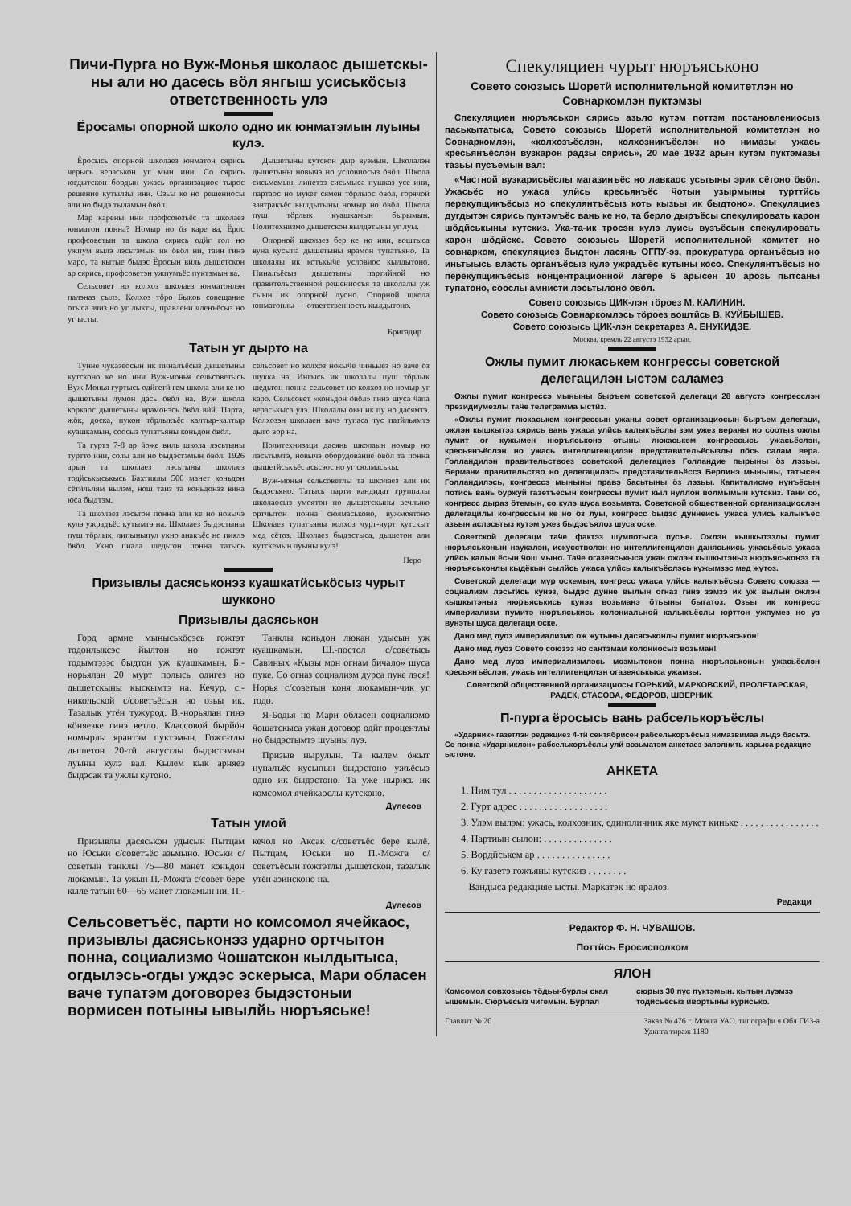Пичи-Пурга но Вуж-Монья школаос дышетскы­ны али но дасесь вӧл янгыш усиськӧсыз ответ­ственность улэ
Ёросамы опорной школо одно ик юнматэмын луыны кулэ.
Ёросысь опорной школаез юнматон сярись черысь вераськон уг мын ини. Со сярись югдытскон бордын ужась организациос тырос решение кутылӟы ини. Озьы ке но решениосы али но быдэ тыламын ӧвӧл.
Мар карены ини профсоюзъёс та школаез юнматон понна? Номыр но ӧз каре ва, Ёрос профсоветын та школа сярись одӥг гол но ужпум вылэ лэсьтэмын ик ӧвӧл ни, таин гинэ маро, та кытые быдэс Ёросын виль дышетскон ар сярись, профсоветэн ужпумъёс пуктэмын ва.
Сельсовет но колхоз школаез юнматонлэн палэназ сылэ. Колхоз тӧро Быков совещание отыса ачиз но уг лыкты, правлени членъёсыз но уг ысты.
Дышетыны кутскон дыр вуэмын. Школалэн дышетыны новычэ но условиосыз ӧвӧл. Школа сисьмемын, липетэз сисьмыса пушказ усе ини, партаос но мукет сямен тӧрлыос ӧвӧл, горячой завтракъёс вылдытыны номыр но ӧвӧл. Школа пуш тӧрлык куашкамын бырымын. Политехнизмо дышетскон вылдэтыны уг луы.
Опорной школаез бер ке но ини, воштыса вуна кусыпа дышетыны ярамон тупатъяно. Та школалы ик котькыӵе условиос кылдытоно. Пинал­ъёсыз дышетыны партийной но правительственной решениосъя та школалы уж сыын ик опорной луоно. Опорной школа юнматонлы — ответственность кылдытоно.
Бригадир
Татын уг дырто на
Тунне чуказеосын ик пиналъёсыз дышетыны кутсконо ке но ини Вуж-монья сельсоветысь Вуж Монья гуртысь одӥгетӥ гем школа али ке но дышетыны лумон дась ӧвӧл на. Вуж школа коркаос дышетыны ярамонэсь ӧвӧл вӥй. Парта, жӧк, доска, пукон тӧрлыкъёс калтыр-калтыр куашкамын, соосыз тупатъяны коньдон ӧвӧл.
Та гуртэ 7-8 ар ӵоже виль школа лэсьтыны туртто ини, солы али но быдэстэмын ӧвӧл. 1926 арын та школаез лэсьтыны школаез тодӥськыськысь Бахтиялы 500 манет коньдон сётӥльлям вылэм, нош таиз та коньдонэз вина юса быдтэм.
Та школаез лэсьтон понна али ке но новычэ кулэ ужрадъёс кутымтэ на. Школаез быдэстыны пуш тӧрлык, липыныпул укно анакъёс но пиялэ ӧвӧл. Укно пиала шедьтон понна татысь сельсовет но колхоз нокыӵе чиньыез но ваче ӧз шукка на. Ингысь ик школалы пуш тӧрлык шедьтон понна сельсовет но колхоз но номыр уг каро. Сельсовет «коньдон ӧвӧл» гинэ шуса ӵапа вераськыса улэ. Школалы овы ик пу но дасямтэ. Колхозэн школаен вачэ тупаса тус патӥльямтэ дыго вор на.
Политехнизаци дасянь школаын номыр но лэсьтымтэ, новычэ оборудование ӧвӧл та понна дышетӥськъёс асьсэос но уг сюлмаськы.
Вуж-монья сельсоветлы та школаез али ик быдэсъяно. Татысь парти кандидат группалы школаосыз умоятон но дышетскыны вечлыко ортчытон понна сюлмаськоно, вужмоятоно Школаез тупатъяны колхоз чурт-чурт кутскыт мед сётоз. Школаез быдэстыса, дышетон али кутскемын луыны кулэ!
Перо
Призывлы дасяськонэз куашкатӥськӧсыз чурыт шукконо
Призывлы дасяськон
Горд армие мыныськӧсэсь гожтэт тодонлыксэс йылтон но гожтэт тодымтэзэс быдтон уж куашкамын. Б.-норьялан 20 мурт полысь одигез но дышетскыны кыскымтэ на. Кечур, с.-никольской с/советъёсын но озьы ик. Тазалык утён тужурод. В.-норьялан гинэ кӧняезке гинэ ветло. Классовой бырйӧн номырлы ярантэм пуктэмын. Гожтэтлы дышетон 20-тӥ августлы быдэстэмын луыны кулэ вал. Кылем кык арняез быдэсак та ужлы кутоно.
Танклы коньдон люкан удысын уж куашкамын. Ш.-постол с/советысь Савиных «Кызы мон огнам бичало» шуса пуке. Со огназ социализм дурса пуке лэся! Норья с/советын коня люкамын-чик уг тодо.
Я-Бодья но Мари обласен социализмо ӵошатскыса ужан договор одӥг процентлы но быдэстымтэ шуыны луэ.
Призыв нырулын. Та кылем ӧжыт нуналъёс кусыпын быдэстоно ужъёсыз одно ик быдэстоно. Та уже нырись ик комсомол ячейкаослы кутсконо.
Дулесов
Татын умой
Призывлы дасяськон удысын Пытцам но Юськи с/советъёс азьмыно. Юськи с/советын танклы 75—80 манет коньдон люкамын. Та ужын П.-Можга с/совет бере кыле татын 60—65 манет люкамын ни. П.-кечол но Аксак с/советъёс бере кылё. Пытцам, Юськи но П.-Можга с/советъёсын гожтэтлы дышетскон, тазалык утён азинсконо на.
Дулесов
Сельсоветъёс, парти но комсомол ячейкаос, призывлы дасяськонэз ударно ортчытон понна, социализмо ӵошатскон кылдытыса, огдылэсь-огды уждэс эскерыса, Мари обласен вачe тупатэм договорез быдэстоныи вормисен потыны ывылйь нюръяське!
Спекуляциен чурыт нюръяськоно
Совето союзысь Шоретӥ исполнительной комитетлэн но Совнаркомлэн пуктэмзы
Спекуляциен нюръяськон сярись азьло кутэм поттэм постановлениосыз паськытатыса, Совето союзысь Шоретӥ исполнительной комитетлэн но Совнаркомлэн, «колхозъёслэн, колхозникъёслэн но нимазы ужась кресьянъёслэн вузкарон радзы сярись», 20 мае 1932 арын кутэм пуктэмазы тазьы пусъемын вал:
«Частной вузкарисьёслы магазинъёс но лавкаос усьтыны эрик сётоно ӧвӧл. Ужасьёс но ужаса улӥсь кресьянъёс ӵотын узырмыны турттӥсь перекупщикъёсыз но спекулянтъёсыз коть кызьы ик быдтоно». Спекуляциез дугдытэн сярись пуктэмъёс вань ке но, та берло дыръёсы спекулировать карон шӧдӥськыны кутскиз. Ука-та-ик тросэн кулэ луись вузъёсын спекулировать карон шӧдӥске. Совето союзысь Шоретӥ исполнительной комитет но совнарком, спекуляциез быдтон ласянь ОГПУ-эз, прокуратура органъёсыз но иньтыысь власть органъёсыз кулэ ужрадъёс кутыны косо. Спекулянтъёсыз но перекупщикъёсыз концентрационной лагере 5 арысен 10 арозь пытсаны тупатоно, соослы амнисти лэсьтылоно ӧвӧл.
Совето союзысь ЦИК-лэн тӧроез М. КАЛИНИН.
Совето союзысь Совнаркомлэсь тӧроез вошт­ӥсь В. КУЙБЫШЕВ.
Совето союзысь ЦИК-лэн секретарез А. ЕНУКИДЗЕ.
Москва, кремль 22 августэ 1932 арын.
Ожлы пумит люкаськем конгрессы советской делегацилэн ыстэм саламез
Ожлы пумит конгрессэ мыныны быръем советской делегаци 28 августэ конгресслэн президиумезлы таӵе телеграмма ыстӥз.
«Ожлы пумит люкаськем конгрессын ужаны совет организациосын быръем делегаци, ожлэн кышкытэз сярись вань ужаса улӥсь калыкъёслы зэм ужез вераны но соотыз ожлы пумит ог кужымен нюръяськонэ отыны люкаськем конгрессысь ужасьёслэн, кресьянъёслэн но ужась интеллигенцилэн представительёсызлы пӧсь салам вера. Голландилэн правительствоез советской делегациез Голландие пырыны ӧз лэзьы. Бермани правительство но делегацилэсь представительёссэ Берлинэ мыныны, татысен Голландилэсь, конгрессэ мыныны правэ басьтыны ӧз лэзьы. Капиталисмо нунъёсын потӥсь вань буржуй газетъёсын конгрессы пумит кыл нуллон вӧлмымын кутскиз. Тани со, конгресс дыраз ӧтемын, со кулэ шуса возьматэ. Советской общественной организациослэн делегацилы конгрессын ке но ӧз луы, конгресс быдэс дуннеись ужаса улӥсь калыкъёс азьын аслэсьтыз кутэм ужез быдэсъялоз шуса оскe.
Советской делегаци таӵе фактэз шумпотыса пусъе. Ожлэн кышкытэзлы пумит нюръяськонын наукалэн, искусстволэн но интеллигенцилэн даняськись ужасьёсыз ужаса улӥсь калык ёсын ӵош мыно. Таӵе огазеяськыса ужан ожлэн кышкытэныз нюръяськонэз та нюръяськонлы кыдёкын сылӥсь ужаса улӥсь калыкъёслэсь кужымзэс мед жутоз.
Советской делегаци мур оскемын, конгресс ужаса улӥсь калыкъёсыз Совето союзэз — социализм лэсьтӥсь кунэз, быдэс дунне вылын огназ гинэ зэмзэ ик уж вылын ожлэн кышкытэныз нюръяськись кунэз возьманэ ӧтьыны быгатоз. Озьы ик конгресс империализм пумитэ нюръяськись колониальной калыкъёслы юрттон ужпумез но уз вунэты шуса делегаци оскe.
Дано мед луоз империализмо ож жутыны дасяськонлы пумит нюръяськон!
Дано мед луоз Совето союзэз но сантэмам колониосыз возьман!
Дано мед луоз империализмлэсь мозмытскон понна нюръяськонын ужасьёслэн кресьянъёслэн, ужась интеллигенцилэн огазеяськыса ужамзы.
Советской общественной организациосы ГОРЬКИЙ, МАРКОВСКИЙ, ПРОЛЕТАРСКАЯ, РАДЕК, СТАСОВА, ФЕДОРОВ, ШВЕРНИК.
П-пурга ёросысь вань рабселькоръёслы
«Ударник» газетлэн редакциез 4-тӥ сентябрисен рабселькоръёсыз нимаз­вимаа лыдэ басьтэ. Со понна «Ударниклэн» рабселькоръёслы улӥ возьматэм анкетаез заполнить карыса редакцие ыстоно.
АНКЕТА
1. Ним тул . . . . . . . . . . . . . . . . . . . .
2. Гурт адрес . . . . . . . . . . . . . . . . . .
3. Улэм вылэм: ужась, колхозник, единоличник яке мукет кинь­ке . . . . . . . . . . . . . . . .
4. Партиын сылон: . . . . . . . . . . . . . .
5. Вордӥськем ар . . . . . . . . . . . . . . .
6. Ку газетэ гожъяны кутскиз . . . . . . . .
Вандыса редакцияе ысты. Маркатэк но яралоз.
Редакци
Редактор Ф. Н. ЧУВАШОВ.
Поттӥсь Еросисполком
ЯЛОН
Комсомол совхозысь тӧдьы-бурлы скал ышемын. Сюръёсыз чигемын. Бурпал сюрыз 30 пус пуктэмын. кытын луэмзэ тодӥсьёсыз ивортыны курисько.
Главлит № 20 Заказ № 476 г. Можга УАО. типографи я Обл ГИЗ-а
Удкнга тираж 1180